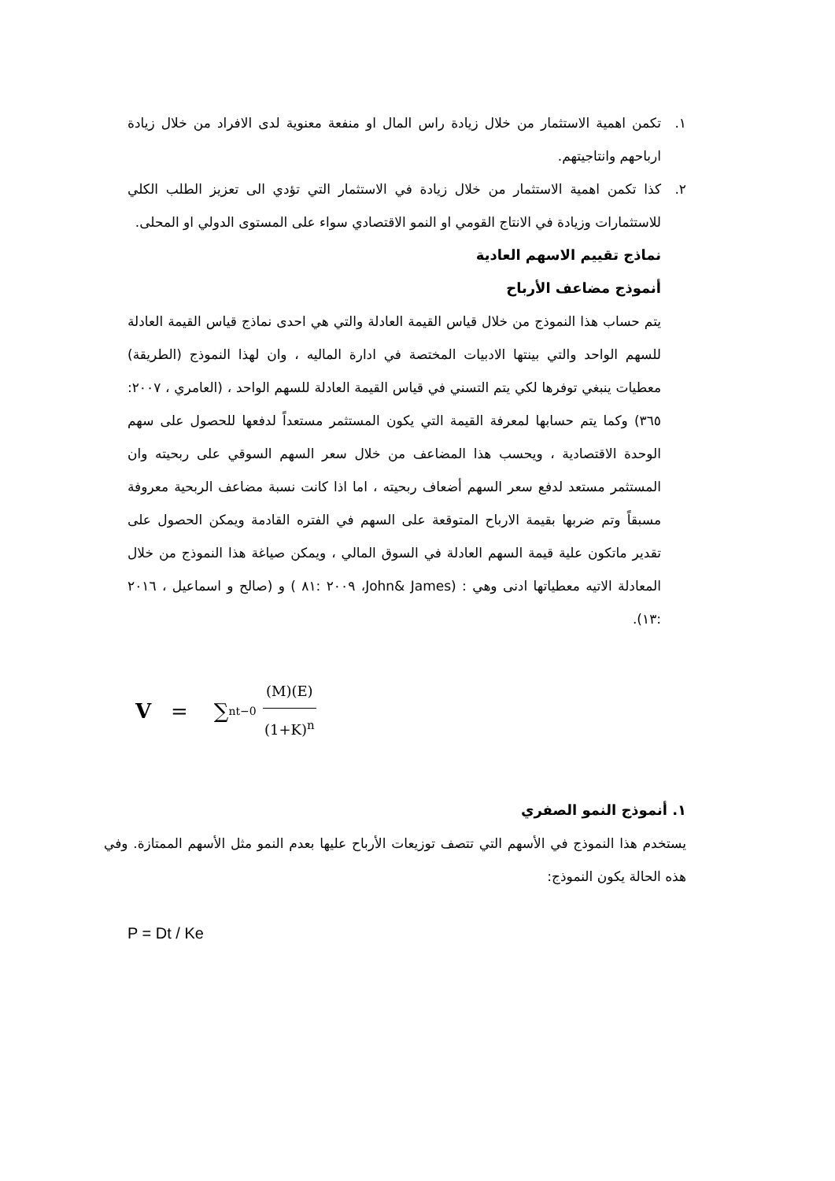١. تكمن اهمية الاستثمار من خلال زيادة راس المال او منفعة معنوية لدى الافراد من خلال زيادة ارباحهم وانتاجيتهم.
٢. كذا تكمن اهمية الاستثمار من خلال زيادة في الاستثمار التي تؤدي الى تعزيز الطلب الكلي للاستثمارات وزيادة في الانتاج القومي او النمو الاقتصادي سواء على المستوى الدولي او المحلى.
نماذج تقييم الاسهم العادية
أنموذج مضاعف الأرباح
يتم حساب هذا النموذج من خلال قياس القيمة العادلة والتي هي احدى نماذج قياس القيمة العادلة للسهم الواحد والتي بينتها الادبيات المختصة في ادارة الماليه ، وان لهذا النموذج (الطريقة) معطيات ينبغي توفرها لكي يتم التسني في قياس القيمة العادلة للسهم الواحد ، (العامري ، ٢٠٠٧: ٣٦٥) وكما يتم حسابها لمعرفة القيمة التي يكون المستثمر مستعداً لدفعها للحصول على سهم الوحدة الاقتصادية ، ويحسب هذا المضاعف من خلال سعر السهم السوقي على ربحيته وان المستثمر مستعد لدفع سعر السهم أضعاف ربحيته ، اما اذا كانت نسبة مضاعف الربحية معروفة مسبقاً وتم ضربها بقيمة الارباح المتوقعة على السهم في الفتره القادمة ويمكن الحصول على تقدير ماتكون علية قيمة السهم العادلة في السوق المالي ، ويمكن صياغة هذا النموذج من خلال المعادلة الاتيه معطياتها ادنى وهي : (John& James، ٢٠٠٩ :٨١ ) و (صالح و اسماعيل ، ٢٠١٦ :١٣).
V = ∑<sup>n</sup><sub>t−0</sub> (M)(E) (1+K)<sup>n</sup>
١. أنموذج النمو الصفري
يستخدم هذا النموذج في الأسهم التي تتصف توزيعات الأرباح عليها بعدم النمو مثل الأسهم الممتازة. وفي هذه الحالة يكون النموذج:
P = Dt / Ke